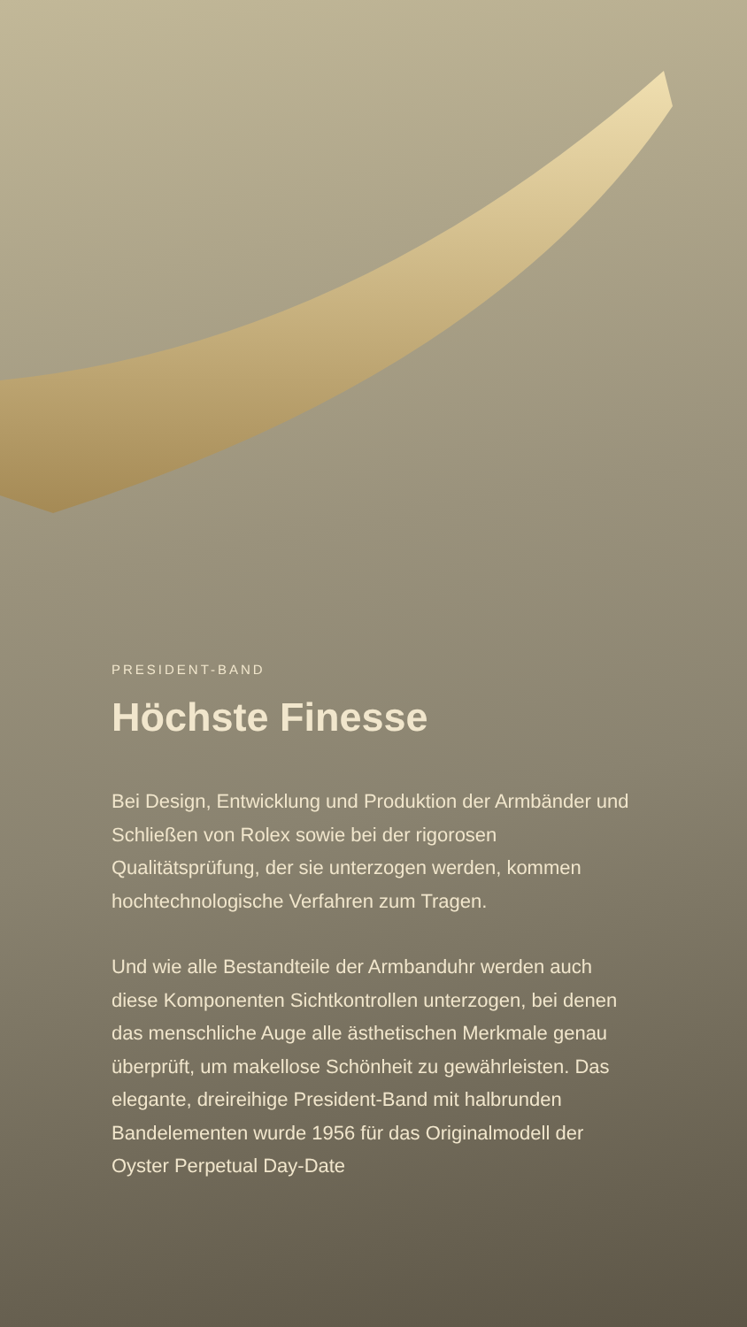PRESIDENT-BAND
Höchste Finesse
Bei Design, Entwicklung und Produktion der Armbänder und Schließen von Rolex sowie bei der rigorosen Qualitätsprüfung, der sie unterzogen werden, kommen hochtechnologische Verfahren zum Tragen.
Und wie alle Bestandteile der Armbanduhr werden auch diese Komponenten Sichtkontrollen unterzogen, bei denen das menschliche Auge alle ästhetischen Merkmale genau überprüft, um makellose Schönheit zu gewährleisten. Das elegante, dreireihige President-Band mit halbrunden Bandelementen wurde 1956 für das Originalmodell der Oyster Perpetual Day-Date